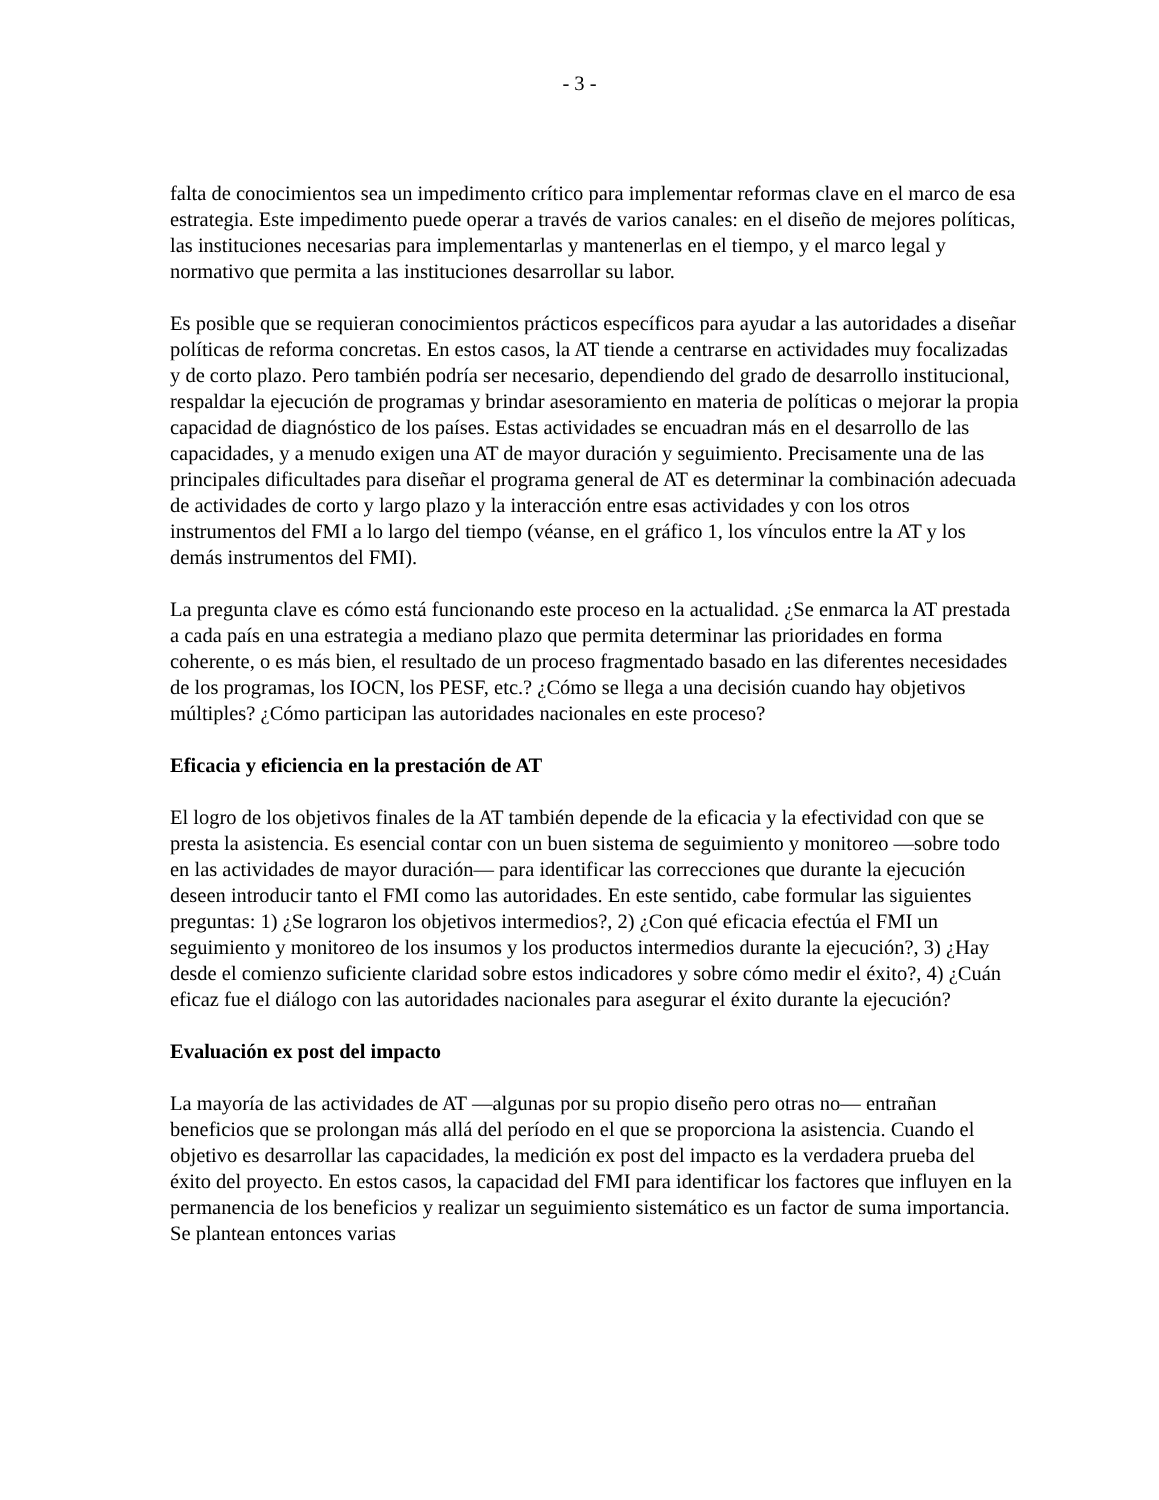- 3 -
falta de conocimientos sea un impedimento crítico para implementar reformas clave en el marco de esa estrategia. Este impedimento puede operar a través de varios canales: en el diseño de mejores políticas, las instituciones necesarias para implementarlas y mantenerlas en el tiempo, y el marco legal y normativo que permita a las instituciones desarrollar su labor.
Es posible que se requieran conocimientos prácticos específicos para ayudar a las autoridades a diseñar políticas de reforma concretas. En estos casos, la AT tiende a centrarse en actividades muy focalizadas y de corto plazo. Pero también podría ser necesario, dependiendo del grado de desarrollo institucional, respaldar la ejecución de programas y brindar asesoramiento en materia de políticas o mejorar la propia capacidad de diagnóstico de los países. Estas actividades se encuadran más en el desarrollo de las capacidades, y a menudo exigen una AT de mayor duración y seguimiento. Precisamente una de las principales dificultades para diseñar el programa general de AT es determinar la combinación adecuada de actividades de corto y largo plazo y la interacción entre esas actividades y con los otros instrumentos del FMI a lo largo del tiempo (véanse, en el gráfico 1, los vínculos entre la AT y los demás instrumentos del FMI).
La pregunta clave es cómo está funcionando este proceso en la actualidad. ¿Se enmarca la AT prestada a cada país en una estrategia a mediano plazo que permita determinar las prioridades en forma coherente, o es más bien, el resultado de un proceso fragmentado basado en las diferentes necesidades de los programas, los IOCN, los PESF, etc.? ¿Cómo se llega a una decisión cuando hay objetivos múltiples? ¿Cómo participan las autoridades nacionales en este proceso?
Eficacia y eficiencia en la prestación de AT
El logro de los objetivos finales de la AT también depende de la eficacia y la efectividad con que se presta la asistencia. Es esencial contar con un buen sistema de seguimiento y monitoreo —sobre todo en las actividades de mayor duración— para identificar las correcciones que durante la ejecución deseen introducir tanto el FMI como las autoridades. En este sentido, cabe formular las siguientes preguntas: 1) ¿Se lograron los objetivos intermedios?, 2) ¿Con qué eficacia efectúa el FMI un seguimiento y monitoreo de los insumos y los productos intermedios durante la ejecución?, 3) ¿Hay desde el comienzo suficiente claridad sobre estos indicadores y sobre cómo medir el éxito?, 4) ¿Cuán eficaz fue el diálogo con las autoridades nacionales para asegurar el éxito durante la ejecución?
Evaluación ex post del impacto
La mayoría de las actividades de AT —algunas por su propio diseño pero otras no— entrañan beneficios que se prolongan más allá del período en el que se proporciona la asistencia. Cuando el objetivo es desarrollar las capacidades, la medición ex post del impacto es la verdadera prueba del éxito del proyecto. En estos casos, la capacidad del FMI para identificar los factores que influyen en la permanencia de los beneficios y realizar un seguimiento sistemático es un factor de suma importancia. Se plantean entonces varias